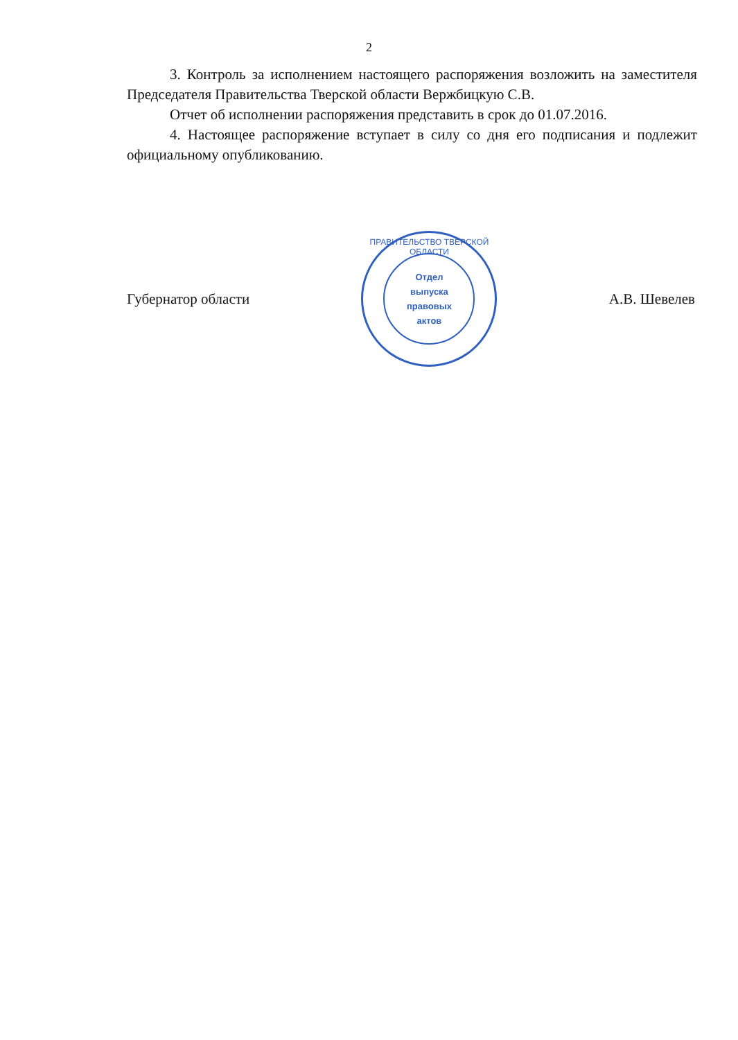2
3. Контроль за исполнением настоящего распоряжения возложить на заместителя Председателя Правительства Тверской области Вержбицкую С.В.
Отчет об исполнении распоряжения представить в срок до 01.07.2016.
4. Настоящее распоряжение вступает в силу со дня его подписания и подлежит официальному опубликованию.
Губернатор области
ПРАВИТЕЛЬСТВО ТВЕРСКОЙ ОБЛАСТИ
Отдел
выпуска
правовых
актов
А.В. Шевелев